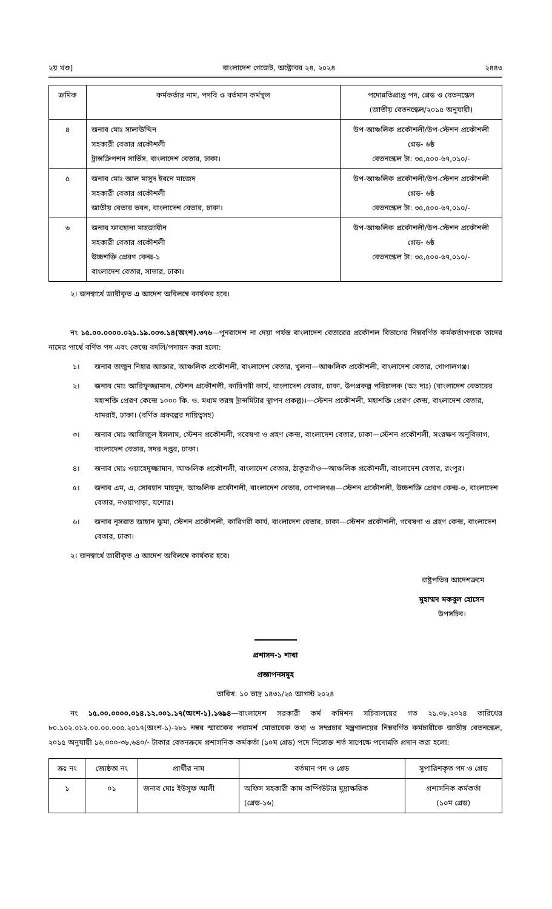২য় খণ্ড] বাংলাদেশ গেজেট, অক্টোবর ২৪, ২০২৪ ২৪৪৩
| ক্রমিক | কর্মকর্তার নাম, পদবি ও বর্তমান কর্মস্থল | পদোন্নতিপ্রাপ্ত পদ, গ্রেড ও বেতনস্কেল (জাতীয় বেতনস্কেল/২০১৫ অনুযায়ী) |
| --- | --- | --- |
| ৪ | জনাব মোঃ সালাউদ্দিন সহকারী বেতার প্রকৌশলী ট্রান্সক্রিপশন সার্ভিস, বাংলাদেশ বেতার, ঢাকা। | উপ-আঞ্চলিক প্রকৌশলী/উপ-স্টেশন প্রকৌশলী গ্রেড- ৬ষ্ঠ বেতনস্কেল টা: ৩৫,৫০০-৬৭,০১০/- |
| ৫ | জনাব মোঃ আল মাসুদ ইবনে মাজেদ সহকারী বেতার প্রকৌশলী জাতীয় বেতার ভবন, বাংলাদেশ বেতার, ঢাকা। | উপ-আঞ্চলিক প্রকৌশলী/উপ-স্টেশন প্রকৌশলী গ্রেড- ৬ষ্ঠ বেতনস্কেল টা: ৩৫,৫০০-৬৭,০১০/- |
| ৬ | জনাব ফারহানা মাহজাবীন সহকারী বেতার প্রকৌশলী উচ্চশক্তি প্রেরণ কেন্দ্র-১ বাংলাদেশ বেতার, সাভার, ঢাকা। | উপ-আঞ্চলিক প্রকৌশলী/উপ-স্টেশন প্রকৌশলী গ্রেড- ৬ষ্ঠ বেতনস্কেল টা: ৩৫,৫০০-৬৭,০১০/- |
২। জনস্বার্থে জারীকৃত এ আদেশ অবিলম্বে কার্যকর হবে।
নং ১৫.০০.০০০০.০২১.১৯.০০৩.১৪(অংশ).৩৭৬—পুনরাদেশ না দেয়া পর্যন্ত বাংলাদেশ বেতারের প্রকৌশল বিভাগের নিম্নবর্ণিত কর্মকর্তাগণকে তাদের নামের পার্শ্বে বর্ণিত পদ এবং কেন্দ্রে বদলি/পদায়ন করা হলো:
১। জনাব তাজুন নিহার আক্তার, আঞ্চলিক প্রকৌশলী, বাংলাদেশ বেতার, খুলনা—আঞ্চলিক প্রকৌশলী, বাংলাদেশ বেতার, গোপালগঞ্জ।
২। জনাব মোঃ আরিফুজ্জামান, স্টেশন প্রকৌশলী, কারিগরী কার্য, বাংলাদেশ বেতার, ঢাকা, উপপ্রকল্প পরিচালক (অঃ দাঃ) (বাংলাদেশ বেতারের মহাশক্তি প্রেরণ কেন্দ্রে ১০০০ কি. ও. মধ্যম তরঙ্গ ট্রান্সমিটার স্থাপন প্রকল্প)।—স্টেশন প্রকৌশলী, মহাশক্তি প্রেরণ কেন্দ্র, বাংলাদেশ বেতার, ধামরাই, ঢাকা। (বর্ণিত প্রকল্পের দায়িত্বসহ)
৩। জনাব মোঃ আজিজুল ইসলাম, স্টেশন প্রকৌশলী, গবেষণা ও গ্রহণ কেন্দ্র, বাংলাদেশ বেতার, ঢাকা—স্টেশন প্রকৌশলী, সংরক্ষণ অনুবিভাগ, বাংলাদেশ বেতার, সদর দপ্তর, ঢাকা।
৪। জনাব মোঃ ওয়াহেদুজ্জামান, আঞ্চলিক প্রকৌশলী, বাংলাদেশ বেতার, ঠাকুরগাঁও—আঞ্চলিক প্রকৌশলী, বাংলাদেশ বেতার, রংপুর।
৫। জনাব এম, এ, সোবহান মাহমুদ, আঞ্চলিক প্রকৌশলী, বাংলাদেশ বেতার, গোপালগঞ্জ—স্টেশন প্রকৌশলী, উচ্চশক্তি প্রেরণ কেন্দ্র-৩, বাংলাদেশ বেতার, নওয়াপাড়া, যশোর।
৬। জনাব নূসরাত জাহান ঝুমা, স্টেশন প্রকৌশলী, কারিগরী কার্য, বাংলাদেশ বেতার, ঢাকা—স্টেশন প্রকৌশলী, গবেষণা ও গ্রহণ কেন্দ্র, বাংলাদেশ বেতার, ঢাকা।
২। জনস্বার্থে জারীকৃত এ আদেশ অবিলম্বে কার্যকর হবে।
রাষ্ট্রপতির আদেশক্রমে
মুহাম্মদ মকবুল হোসেন
উপসচিব।
প্রশাসন-১ শাখা
প্রজ্ঞাপনসমূহ
তারিখ: ১০ ভাদ্র ১৪৩১/২৫ আগস্ট ২০২৪
নং ১৫.০০.০০০০.০১৪.১২.০০১.১৭(অংশ-১).১৬৯৪—বাংলাদেশ সরকারী কর্ম কমিশন সচিবালয়ের গত ২১.০৮.২০২৪ তারিখের ৮০.১০২.০১২.০০.০০.০০৫.২০১৭(অংশ-১)-২৮১ নম্বর স্মারকের পরামর্শ মোতাবেক তথ্য ও সম্প্রচার মন্ত্রণালয়ের নিম্নবর্ণিত কর্মচারীকে জাতীয় বেতনস্কেল, ২০১৫ অনুযায়ী ১৬,০০০-৩৮,৬৪০/- টাকার বেতনক্রমে প্রশাসনিক কর্মকর্তা (১০ম গ্রেড) পদে নিম্নোক্ত শর্ত সাপেক্ষে পদোন্নতি প্রদান করা হলো:
| ক্রঃ নং | জ্যেষ্ঠতা নং | প্রার্থীর নাম | বর্তমান পদ ও গ্রেড | সুপারিশকৃত পদ ও গ্রেড |
| --- | --- | --- | --- | --- |
| ১ | ০১ | জনাব মোঃ ইউসুফ আলী | অফিস সহকারী কাম কম্পিউটার মুদ্রাক্ষরিক (গ্রেড-১৬) | প্রশাসনিক কর্মকর্তা (১০ম গ্রেড) |